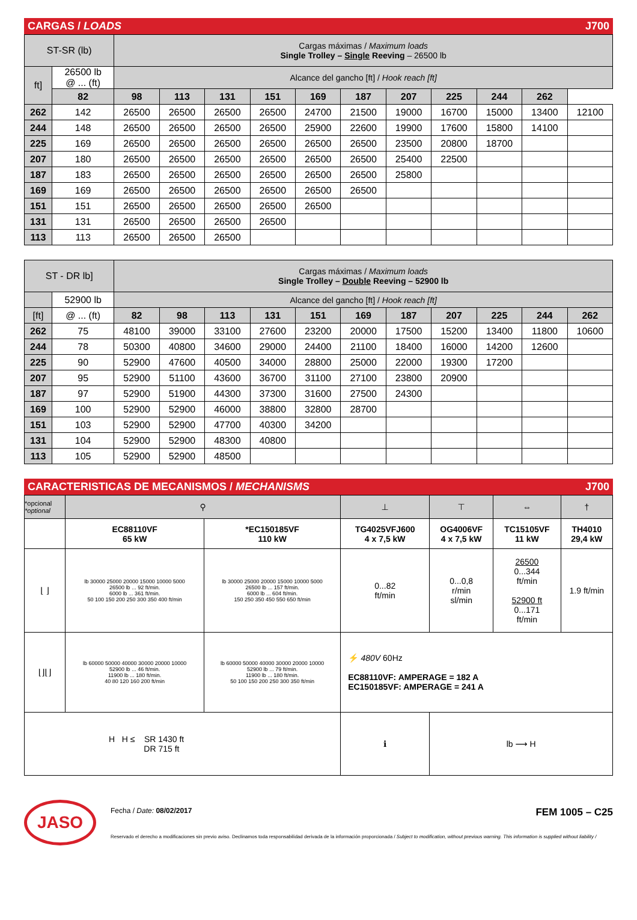CARGAS / LOADS J700
| ST-SR (lb) | | Cargas máximas / Maximum loads Single Trolley – Single Reeving – 26500 lb | | | | | | | | | | |
| ft] | 26500 lb @ ... (ft) | Alcance del gancho [ft] / Hook reach [ft] | | | | | | | | | | |
| | 82 | 98 | 113 | 131 | 151 | 169 | 187 | 207 | 225 | 244 | 262 | |
| 262 | 142 | 26500 | 26500 | 26500 | 26500 | 24700 | 21500 | 19000 | 16700 | 15000 | 13400 | 12100 |
| 244 | 148 | 26500 | 26500 | 26500 | 26500 | 25900 | 22600 | 19900 | 17600 | 15800 | 14100 | |
| 225 | 169 | 26500 | 26500 | 26500 | 26500 | 26500 | 26500 | 23500 | 20800 | 18700 | | |
| 207 | 180 | 26500 | 26500 | 26500 | 26500 | 26500 | 26500 | 25400 | 22500 | | | |
| 187 | 183 | 26500 | 26500 | 26500 | 26500 | 26500 | 26500 | 25800 | | | | |
| 169 | 169 | 26500 | 26500 | 26500 | 26500 | 26500 | 26500 | | | | | |
| 151 | 151 | 26500 | 26500 | 26500 | 26500 | 26500 | | | | | | |
| 131 | 131 | 26500 | 26500 | 26500 | 26500 | | | | | | | |
| 113 | 113 | 26500 | 26500 | 26500 | | | | | | | | |
| ST - DR lb] | | Cargas máximas / Maximum loads Single Trolley – Double Reeving – 52900 lb | | | | | | | | | | |
| | 52900 lb | Alcance del gancho [ft] / Hook reach [ft] | | | | | | | | | | |
| [ft] | @ ... (ft) | 82 | 98 | 113 | 131 | 151 | 169 | 187 | 207 | 225 | 244 | 262 |
| 262 | 75 | 48100 | 39000 | 33100 | 27600 | 23200 | 20000 | 17500 | 15200 | 13400 | 11800 | 10600 |
| 244 | 78 | 50300 | 40800 | 34600 | 29000 | 24400 | 21100 | 18400 | 16000 | 14200 | 12600 | |
| 225 | 90 | 52900 | 47600 | 40500 | 34000 | 28800 | 25000 | 22000 | 19300 | 17200 | | |
| 207 | 95 | 52900 | 51100 | 43600 | 36700 | 31100 | 27100 | 23800 | 20900 | | | |
| 187 | 97 | 52900 | 51900 | 44300 | 37300 | 31600 | 27500 | 24300 | | | | |
| 169 | 100 | 52900 | 52900 | 46000 | 38800 | 32800 | 28700 | | | | | |
| 151 | 103 | 52900 | 52900 | 47700 | 40300 | 34200 | | | | | | |
| 131 | 104 | 52900 | 52900 | 48300 | 40800 | | | | | | | |
| 113 | 105 | 52900 | 52900 | 48500 | | | | | | | | |
CARACTERISTICAS DE MECANISMOS / MECHANISMS J700
| *opcional *optional | ⚲ | | ⊥ | ⊤ | ⇔ | † |
| | EC88110VF 65 kW | *EC150185VF 110 kW | TG4025VFJ600 4 x 7,5 kW | OG4006VF 4 x 7,5 kW | TC15105VF 11 kW | TH4010 29,4 kW |
| ⌊ ⌋ | lb 30000 25000 20000 15000 10000 5000 26500 lb ... 92 ft/min. 6000 lb ... 361 ft/min. 50 100 150 200 250 300 350 400 ft/min | lb 30000 25000 20000 15000 10000 5000 26500 lb ... 157 ft/min. 6000 lb ... 604 ft/min. 150 250 350 450 550 650 ft/min | 0...82 ft/min | 0...0,8 r/min sl/min | 26500 0...344 ft/min 52900 ft 0...171 ft/min | 1.9 ft/min |
| ⌊⌋⌊⌋ | lb 60000 50000 40000 30000 20000 10000 52900 lb ... 46 ft/min. 11900 lb ... 180 ft/min. 40 80 120 160 200 ft/min | lb 60000 50000 40000 30000 20000 10000 52900 lb ... 79 ft/min. 11900 lb ... 180 ft/min. 50 100 150 200 250 300 350 ft/min | ⚡ 480V 60Hz EC88110VF: AMPERAGE = 182 A EC150185VF: AMPERAGE = 241 A | | | |
| H H ≤ SR 1430 ft DR 715 ft | | | ℹ | lb ⟶ H | | |
JASO
Fecha / Date: 08/02/2017 FEM 1005 – C25
Reservado el derecho a modificaciones sin previo aviso. Declinamos toda responsabilidad derivada de la información proporcionada / Subject to modification, without previous warning. This information is supplied without liability /